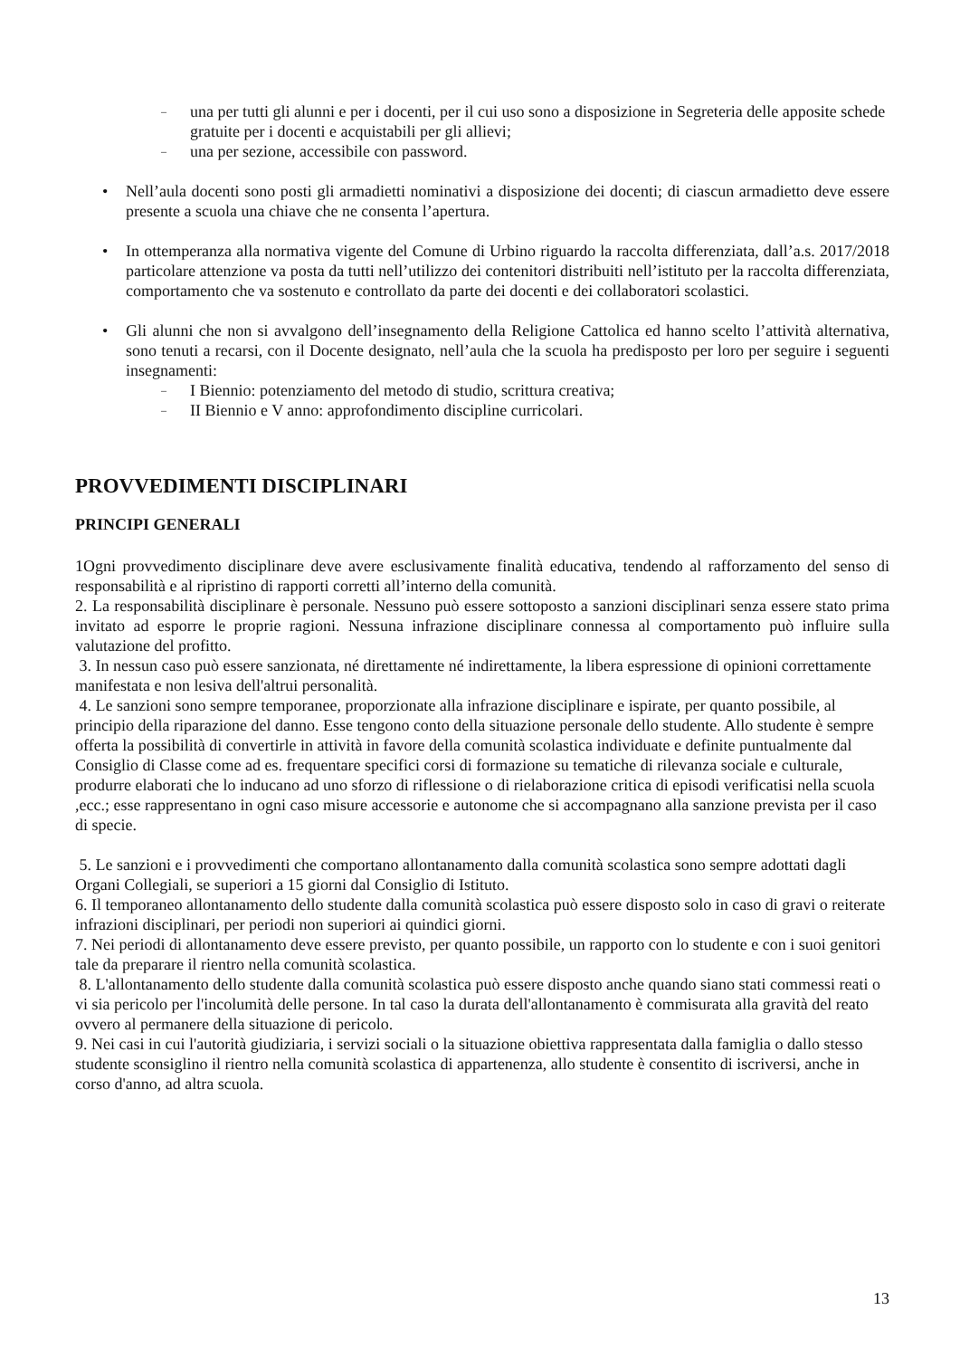–
una per tutti gli alunni e per i docenti, per il cui uso sono a disposizione in Segreteria delle apposite schede gratuite per i docenti e acquistabili per gli allievi;
–
una per sezione, accessibile con password.
• Nell’aula docenti sono posti gli armadietti nominativi a disposizione dei docenti; di ciascun armadietto deve essere presente a scuola una chiave che ne consenta l’apertura.
• In ottemperanza alla normativa vigente del Comune di Urbino riguardo la raccolta differenziata, dall’a.s. 2017/2018 particolare attenzione va posta da tutti nell’utilizzo dei contenitori distribuiti nell’istituto per la raccolta differenziata, comportamento che va sostenuto e controllato da parte dei docenti e dei collaboratori scolastici.
• Gli alunni che non si avvalgono dell’insegnamento della Religione Cattolica ed hanno scelto l’attività alternativa, sono tenuti a recarsi, con il Docente designato, nell’aula che la scuola ha predisposto per loro per seguire i seguenti insegnamenti:
–
I Biennio: potenziamento del metodo di studio, scrittura creativa;
–
II Biennio e V anno: approfondimento discipline curricolari.
PROVVEDIMENTI DISCIPLINARI
PRINCIPI GENERALI
1Ogni provvedimento disciplinare deve avere esclusivamente finalità educativa, tendendo al rafforzamento del senso di responsabilità e al ripristino di rapporti corretti all’interno della comunità.
2. La responsabilità disciplinare è personale. Nessuno può essere sottoposto a sanzioni disciplinari senza essere stato prima invitato ad esporre le proprie ragioni. Nessuna infrazione disciplinare connessa al comportamento può influire sulla valutazione del profitto.
3. In nessun caso può essere sanzionata, né direttamente né indirettamente, la libera espressione di opinioni correttamente manifestata e non lesiva dell'altrui personalità.
4. Le sanzioni sono sempre temporanee, proporzionate alla infrazione disciplinare e ispirate, per quanto possibile, al principio della riparazione del danno. Esse tengono conto della situazione personale dello studente. Allo studente è sempre offerta la possibilità di convertirle in attività in favore della comunità scolastica individuate e definite puntualmente dal Consiglio di Classe come ad es. frequentare specifici corsi di formazione su tematiche di rilevanza sociale e culturale, produrre elaborati che lo inducano ad uno sforzo di riflessione o di rielaborazione critica di episodi verificatisi nella scuola ,ecc.; esse rappresentano in ogni caso misure accessorie e autonome che si accompagnano alla sanzione prevista per il caso di specie.
5. Le sanzioni e i provvedimenti che comportano allontanamento dalla comunità scolastica sono sempre adottati dagli Organi Collegiali, se superiori a 15 giorni dal Consiglio di Istituto.
6. Il temporaneo allontanamento dello studente dalla comunità scolastica può essere disposto solo in caso di gravi o reiterate infrazioni disciplinari, per periodi non superiori ai quindici giorni.
7. Nei periodi di allontanamento deve essere previsto, per quanto possibile, un rapporto con lo studente e con i suoi genitori tale da preparare il rientro nella comunità scolastica.
8. L'allontanamento dello studente dalla comunità scolastica può essere disposto anche quando siano stati commessi reati o vi sia pericolo per l'incolumità delle persone. In tal caso la durata dell'allontanamento è commisurata alla gravità del reato ovvero al permanere della situazione di pericolo.
9. Nei casi in cui l'autorità giudiziaria, i servizi sociali o la situazione obiettiva rappresentata dalla famiglia o dallo stesso studente sconsiglino il rientro nella comunità scolastica di appartenenza, allo studente è consentito di iscriversi, anche in corso d'anno, ad altra scuola.
13